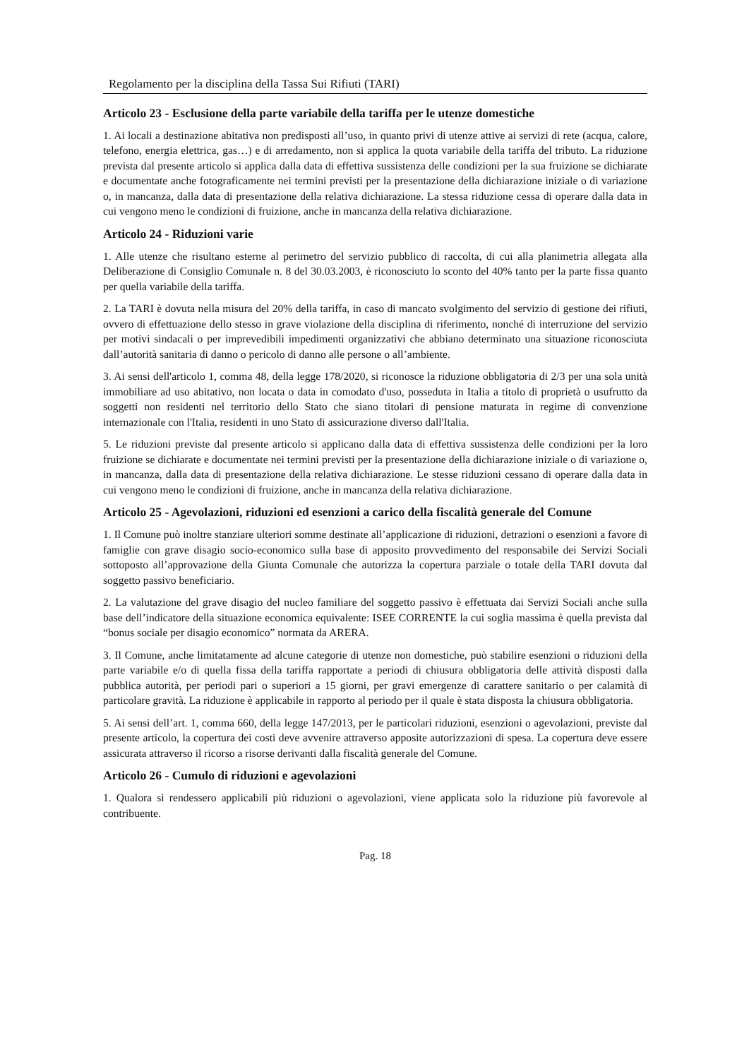Regolamento per la disciplina della Tassa Sui Rifiuti (TARI)
Articolo 23 - Esclusione della parte variabile della tariffa per le utenze domestiche
1. Ai locali a destinazione abitativa non predisposti all’uso, in quanto privi di utenze attive ai servizi di rete (acqua, calore, telefono, energia elettrica, gas…) e di arredamento, non si applica la quota variabile della tariffa del tributo. La riduzione prevista dal presente articolo si applica dalla data di effettiva sussistenza delle condizioni per la sua fruizione se dichiarate e documentate anche fotograficamente nei termini previsti per la presentazione della dichiarazione iniziale o di variazione o, in mancanza, dalla data di presentazione della relativa dichiarazione. La stessa riduzione cessa di operare dalla data in cui vengono meno le condizioni di fruizione, anche in mancanza della relativa dichiarazione.
Articolo 24 - Riduzioni varie
1. Alle utenze che risultano esterne al perimetro del servizio pubblico di raccolta, di cui alla planimetria allegata alla Deliberazione di Consiglio Comunale n. 8 del 30.03.2003, è riconosciuto lo sconto del 40% tanto per la parte fissa quanto per quella variabile della tariffa.
2. La TARI è dovuta nella misura del 20% della tariffa, in caso di mancato svolgimento del servizio di gestione dei rifiuti, ovvero di effettuazione dello stesso in grave violazione della disciplina di riferimento, nonché di interruzione del servizio per motivi sindacali o per imprevedibili impedimenti organizzativi che abbiano determinato una situazione riconosciuta dall’autorità sanitaria di danno o pericolo di danno alle persone o all’ambiente.
3. Ai sensi dell'articolo 1, comma 48, della legge 178/2020, si riconosce la riduzione obbligatoria di 2/3 per una sola unità immobiliare ad uso abitativo, non locata o data in comodato d'uso, posseduta in Italia a titolo di proprietà o usufrutto da soggetti non residenti nel territorio dello Stato che siano titolari di pensione maturata in regime di convenzione internazionale con l'Italia, residenti in uno Stato di assicurazione diverso dall'Italia.
5. Le riduzioni previste dal presente articolo si applicano dalla data di effettiva sussistenza delle condizioni per la loro fruizione se dichiarate e documentate nei termini previsti per la presentazione della dichiarazione iniziale o di variazione o, in mancanza, dalla data di presentazione della relativa dichiarazione. Le stesse riduzioni cessano di operare dalla data in cui vengono meno le condizioni di fruizione, anche in mancanza della relativa dichiarazione.
Articolo 25 - Agevolazioni, riduzioni ed esenzioni a carico della fiscalità generale del Comune
1. Il Comune può inoltre stanziare ulteriori somme destinate all’applicazione di riduzioni, detrazioni o esenzioni a favore di famiglie con grave disagio socio-economico sulla base di apposito provvedimento del responsabile dei Servizi Sociali sottoposto all’approvazione della Giunta Comunale che autorizza la copertura parziale o totale della TARI dovuta dal soggetto passivo beneficiario.
2. La valutazione del grave disagio del nucleo familiare del soggetto passivo è effettuata dai Servizi Sociali anche sulla base dell’indicatore della situazione economica equivalente: ISEE CORRENTE la cui soglia massima è quella prevista dal “bonus sociale per disagio economico” normata da ARERA.
3. Il Comune, anche limitatamente ad alcune categorie di utenze non domestiche, può stabilire esenzioni o riduzioni della parte variabile e/o di quella fissa della tariffa rapportate a periodi di chiusura obbligatoria delle attività disposti dalla pubblica autorità, per periodi pari o superiori a 15 giorni, per gravi emergenze di carattere sanitario o per calamità di particolare gravità. La riduzione è applicabile in rapporto al periodo per il quale è stata disposta la chiusura obbligatoria.
5. Ai sensi dell’art. 1, comma 660, della legge 147/2013, per le particolari riduzioni, esenzioni o agevolazioni, previste dal presente articolo, la copertura dei costi deve avvenire attraverso apposite autorizzazioni di spesa. La copertura deve essere assicurata attraverso il ricorso a risorse derivanti dalla fiscalità generale del Comune.
Articolo 26 - Cumulo di riduzioni e agevolazioni
1. Qualora si rendessero applicabili più riduzioni o agevolazioni, viene applicata solo la riduzione più favorevole al contribuente.
Pag. 18